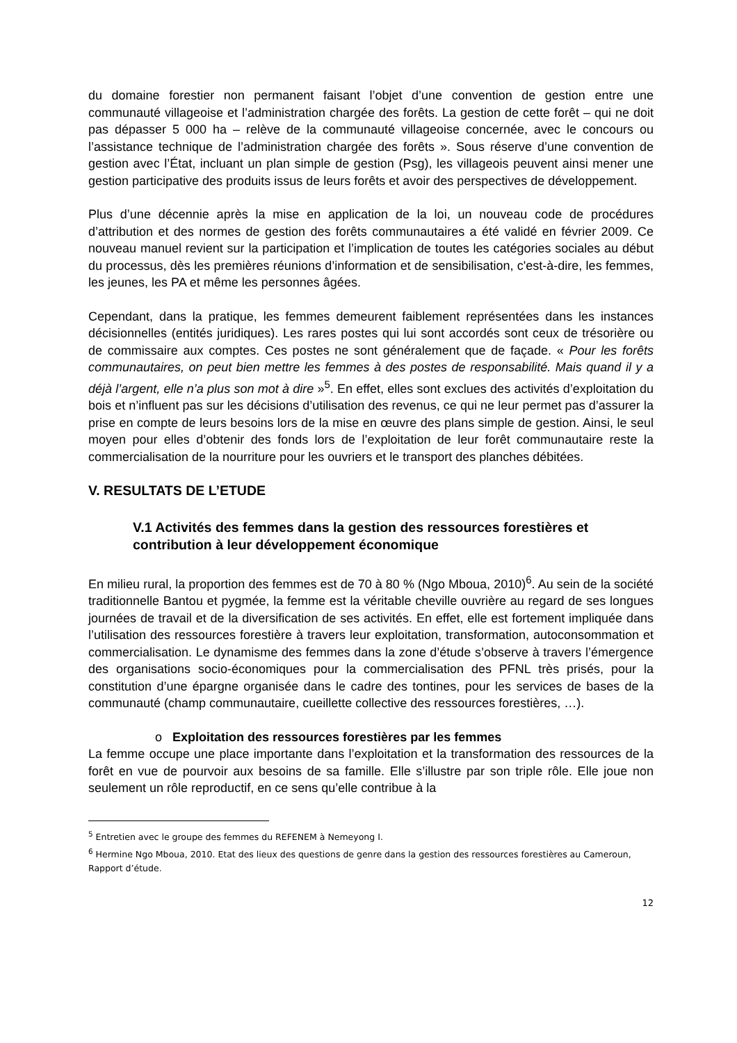du domaine forestier non permanent faisant l’objet d’une convention de gestion entre une communauté villageoise et l’administration chargée des forêts. La gestion de cette forêt – qui ne doit pas dépasser 5 000 ha – relève de la communauté villageoise concernée, avec le concours ou l’assistance technique de l’administration chargée des forêts ». Sous réserve d’une convention de gestion avec l’État, incluant un plan simple de gestion (Psg), les villageois peuvent ainsi mener une gestion participative des produits issus de leurs forêts et avoir des perspectives de développement.
Plus d’une décennie après la mise en application de la loi, un nouveau code de procédures d’attribution et des normes de gestion des forêts communautaires a été validé en février 2009. Ce nouveau manuel revient sur la participation et l’implication de toutes les catégories sociales au début du processus, dès les premières réunions d’information et de sensibilisation, c'est-à-dire, les femmes, les jeunes, les PA et même les personnes âgées.
Cependant, dans la pratique, les femmes demeurent faiblement représentées dans les instances décisionnelles (entités juridiques). Les rares postes qui lui sont accordés sont ceux de trésorière ou de commissaire aux comptes. Ces postes ne sont généralement que de façade. « Pour les forêts communautaires, on peut bien mettre les femmes à des postes de responsabilité. Mais quand il y a déjà l’argent, elle n’a plus son mot à dire »<sup>5</sup>. En effet, elles sont exclues des activités d’exploitation du bois et n’influent pas sur les décisions d’utilisation des revenus, ce qui ne leur permet pas d’assurer la prise en compte de leurs besoins lors de la mise en œuvre des plans simple de gestion. Ainsi, le seul moyen pour elles d’obtenir des fonds lors de l’exploitation de leur forêt communautaire reste la commercialisation de la nourriture pour les ouvriers et le transport des planches débitées.
V. RESULTATS DE L’ETUDE
V.1 Activités des femmes dans la gestion des ressources forestières et contribution à leur développement économique
En milieu rural, la proportion des femmes est de 70 à 80 % (Ngo Mboua, 2010)<sup>6</sup>. Au sein de la société traditionnelle Bantou et pygmée, la femme est la véritable cheville ouvrière au regard de ses longues journées de travail et de la diversification de ses activités. En effet, elle est fortement impliquée dans l’utilisation des ressources forestière à travers leur exploitation, transformation, autoconsommation et commercialisation. Le dynamisme des femmes dans la zone d’étude s’observe à travers l’émergence des organisations socio-économiques pour la commercialisation des PFNL très prisés, pour la constitution d’une épargne organisée dans le cadre des tontines, pour les services de bases de la communauté (champ communautaire, cueillette collective des ressources forestières, …).
o Exploitation des ressources forestières par les femmes
La femme occupe une place importante dans l’exploitation et la transformation des ressources de la forêt en vue de pourvoir aux besoins de sa famille. Elle s’illustre par son triple rôle. Elle joue non seulement un rôle reproductif, en ce sens qu’elle contribue à la
<sup>5</sup> Entretien avec le groupe des femmes du REFENEM à Nemeyong I.
<sup>6</sup> Hermine Ngo Mboua, 2010. Etat des lieux des questions de genre dans la gestion des ressources forestières au Cameroun, Rapport d’étude.
12